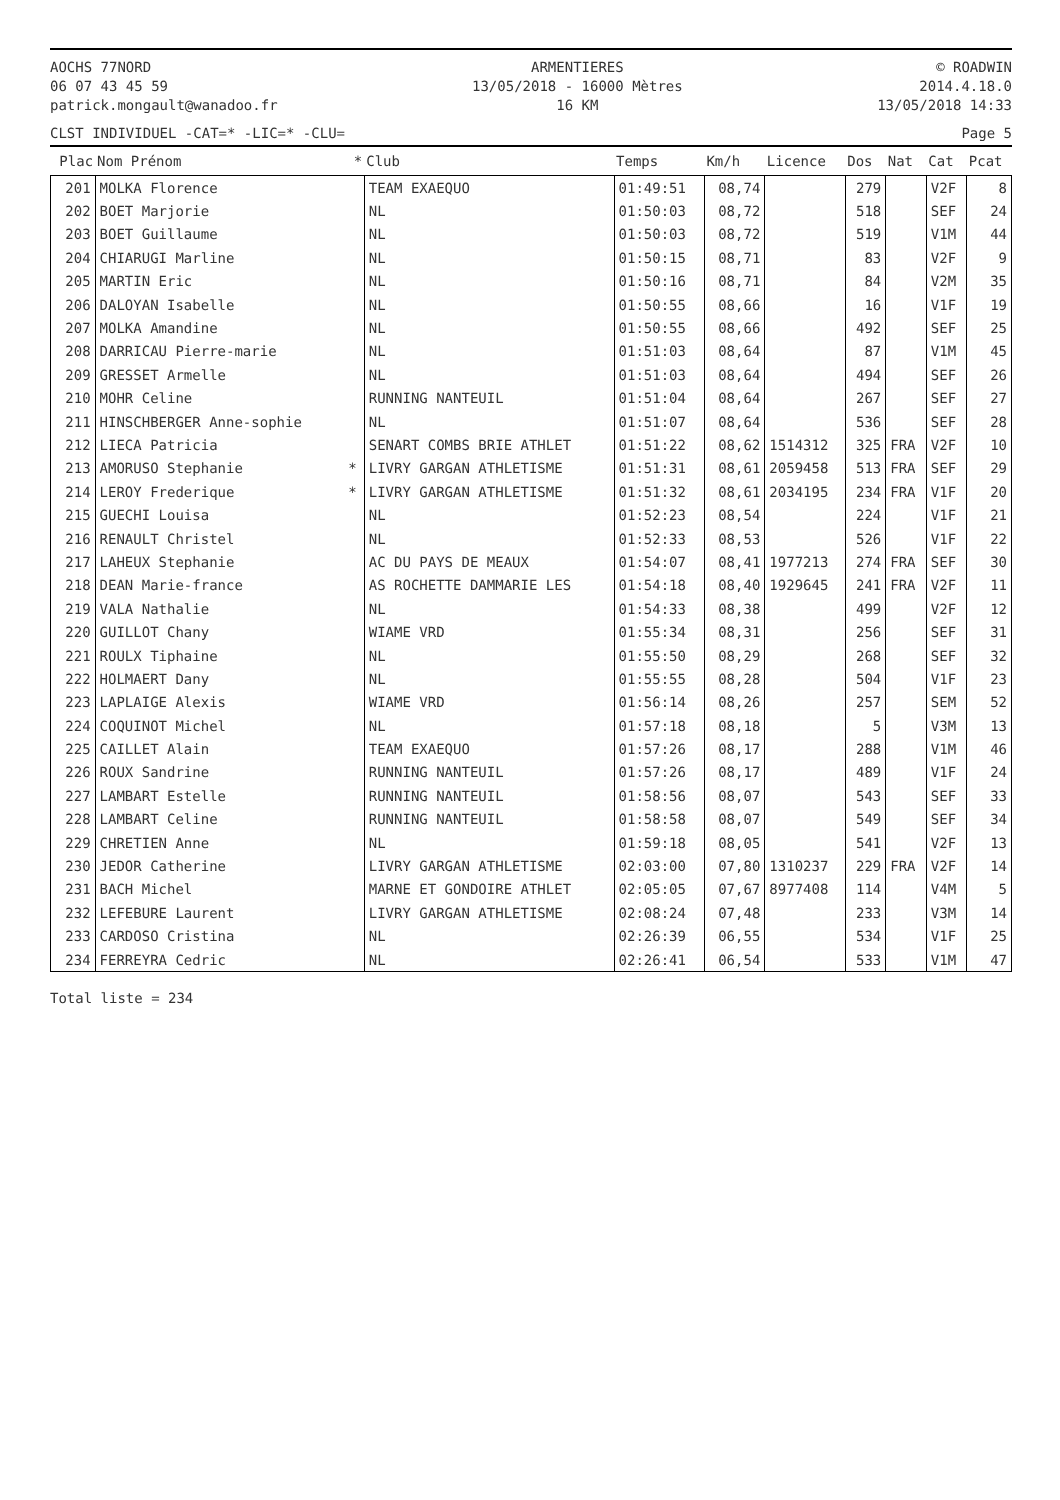AOCHS 77NORD
06 07 43 45 59
patrick.mongault@wanadoo.fr
ARMENTIERES
13/05/2018 - 16000 Mètres
16 KM
© ROADWIN
2014.4.18.0
13/05/2018 14:33
CLST INDIVIDUEL -CAT=* -LIC=* -CLU= Page 5
| Plac | Nom Prénom | * | Club | Temps | Km/h | Licence | Dos | Nat | Cat | Pcat |
| --- | --- | --- | --- | --- | --- | --- | --- | --- | --- | --- |
| 201 | MOLKA Florence | | TEAM EXAEQUO | 01:49:51 | 08,74 | | 279 | | V2F | 8 |
| 202 | BOET Marjorie | | NL | 01:50:03 | 08,72 | | 518 | | SEF | 24 |
| 203 | BOET Guillaume | | NL | 01:50:03 | 08,72 | | 519 | | V1M | 44 |
| 204 | CHIARUGI Marline | | NL | 01:50:15 | 08,71 | | 83 | | V2F | 9 |
| 205 | MARTIN Eric | | NL | 01:50:16 | 08,71 | | 84 | | V2M | 35 |
| 206 | DALOYAN Isabelle | | NL | 01:50:55 | 08,66 | | 16 | | V1F | 19 |
| 207 | MOLKA Amandine | | NL | 01:50:55 | 08,66 | | 492 | | SEF | 25 |
| 208 | DARRICAU Pierre-marie | | NL | 01:51:03 | 08,64 | | 87 | | V1M | 45 |
| 209 | GRESSET Armelle | | NL | 01:51:03 | 08,64 | | 494 | | SEF | 26 |
| 210 | MOHR Celine | | RUNNING NANTEUIL | 01:51:04 | 08,64 | | 267 | | SEF | 27 |
| 211 | HINSCHBERGER Anne-sophie | | NL | 01:51:07 | 08,64 | | 536 | | SEF | 28 |
| 212 | LIECA Patricia | | SENART COMBS BRIE ATHLET | 01:51:22 | 08,62 | 1514312 | 325 | FRA | V2F | 10 |
| 213 | AMORUSO Stephanie | * | LIVRY GARGAN ATHLETISME | 01:51:31 | 08,61 | 2059458 | 513 | FRA | SEF | 29 |
| 214 | LEROY Frederique | * | LIVRY GARGAN ATHLETISME | 01:51:32 | 08,61 | 2034195 | 234 | FRA | V1F | 20 |
| 215 | GUECHI Louisa | | NL | 01:52:23 | 08,54 | | 224 | | V1F | 21 |
| 216 | RENAULT Christel | | NL | 01:52:33 | 08,53 | | 526 | | V1F | 22 |
| 217 | LAHEUX Stephanie | | AC DU PAYS DE MEAUX | 01:54:07 | 08,41 | 1977213 | 274 | FRA | SEF | 30 |
| 218 | DEAN Marie-france | | AS ROCHETTE DAMMARIE LES | 01:54:18 | 08,40 | 1929645 | 241 | FRA | V2F | 11 |
| 219 | VALA Nathalie | | NL | 01:54:33 | 08,38 | | 499 | | V2F | 12 |
| 220 | GUILLOT Chany | | WIAME VRD | 01:55:34 | 08,31 | | 256 | | SEF | 31 |
| 221 | ROULX Tiphaine | | NL | 01:55:50 | 08,29 | | 268 | | SEF | 32 |
| 222 | HOLMAERT Dany | | NL | 01:55:55 | 08,28 | | 504 | | V1F | 23 |
| 223 | LAPLAIGE Alexis | | WIAME VRD | 01:56:14 | 08,26 | | 257 | | SEM | 52 |
| 224 | COQUINOT Michel | | NL | 01:57:18 | 08,18 | | 5 | | V3M | 13 |
| 225 | CAILLET Alain | | TEAM EXAEQUO | 01:57:26 | 08,17 | | 288 | | V1M | 46 |
| 226 | ROUX Sandrine | | RUNNING NANTEUIL | 01:57:26 | 08,17 | | 489 | | V1F | 24 |
| 227 | LAMBART Estelle | | RUNNING NANTEUIL | 01:58:56 | 08,07 | | 543 | | SEF | 33 |
| 228 | LAMBART Celine | | RUNNING NANTEUIL | 01:58:58 | 08,07 | | 549 | | SEF | 34 |
| 229 | CHRETIEN Anne | | NL | 01:59:18 | 08,05 | | 541 | | V2F | 13 |
| 230 | JEDOR Catherine | | LIVRY GARGAN ATHLETISME | 02:03:00 | 07,80 | 1310237 | 229 | FRA | V2F | 14 |
| 231 | BACH Michel | | MARNE ET GONDOIRE ATHLET | 02:05:05 | 07,67 | 8977408 | 114 | | V4M | 5 |
| 232 | LEFEBURE Laurent | | LIVRY GARGAN ATHLETISME | 02:08:24 | 07,48 | | 233 | | V3M | 14 |
| 233 | CARDOSO Cristina | | NL | 02:26:39 | 06,55 | | 534 | | V1F | 25 |
| 234 | FERREYRA Cedric | | NL | 02:26:41 | 06,54 | | 533 | | V1M | 47 |
Total liste = 234